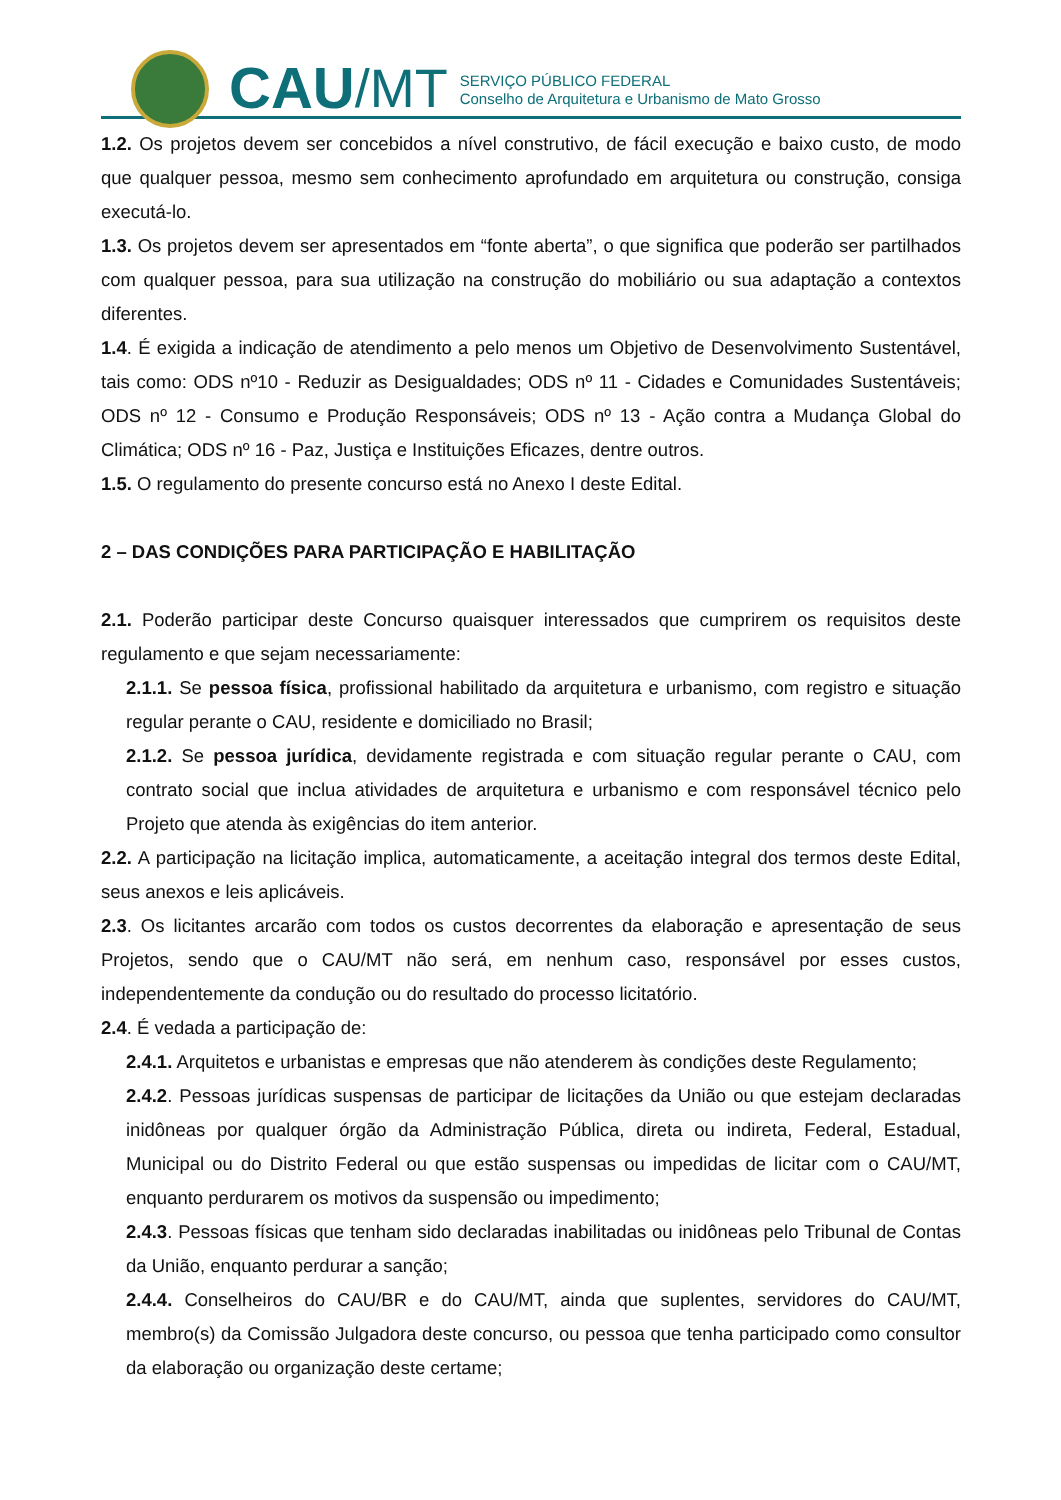CAU /MT
SERVIÇO PÚBLICO FEDERAL
Conselho de Arquitetura e Urbanismo de Mato Grosso
1.2. Os projetos devem ser concebidos a nível construtivo, de fácil execução e baixo custo, de modo que qualquer pessoa, mesmo sem conhecimento aprofundado em arquitetura ou construção, consiga executá-lo.
1.3. Os projetos devem ser apresentados em “fonte aberta”, o que significa que poderão ser partilhados com qualquer pessoa, para sua utilização na construção do mobiliário ou sua adaptação a contextos diferentes.
1.4. É exigida a indicação de atendimento a pelo menos um Objetivo de Desenvolvimento Sustentável, tais como: ODS nº10 - Reduzir as Desigualdades; ODS nº 11 - Cidades e Comunidades Sustentáveis; ODS nº 12 - Consumo e Produção Responsáveis; ODS nº 13 - Ação contra a Mudança Global do Climática; ODS nº 16 - Paz, Justiça e Instituições Eficazes, dentre outros.
1.5. O regulamento do presente concurso está no Anexo I deste Edital.
2 – DAS CONDIÇÕES PARA PARTICIPAÇÃO E HABILITAÇÃO
2.1. Poderão participar deste Concurso quaisquer interessados que cumprirem os requisitos deste regulamento e que sejam necessariamente:
2.1.1. Se pessoa física, profissional habilitado da arquitetura e urbanismo, com registro e situação regular perante o CAU, residente e domiciliado no Brasil;
2.1.2. Se pessoa jurídica, devidamente registrada e com situação regular perante o CAU, com contrato social que inclua atividades de arquitetura e urbanismo e com responsável técnico pelo Projeto que atenda às exigências do item anterior.
2.2. A participação na licitação implica, automaticamente, a aceitação integral dos termos deste Edital, seus anexos e leis aplicáveis.
2.3. Os licitantes arcarão com todos os custos decorrentes da elaboração e apresentação de seus Projetos, sendo que o CAU/MT não será, em nenhum caso, responsável por esses custos, independentemente da condução ou do resultado do processo licitatório.
2.4. É vedada a participação de:
2.4.1. Arquitetos e urbanistas e empresas que não atenderem às condições deste Regulamento;
2.4.2. Pessoas jurídicas suspensas de participar de licitações da União ou que estejam declaradas inidôneas por qualquer órgão da Administração Pública, direta ou indireta, Federal, Estadual, Municipal ou do Distrito Federal ou que estão suspensas ou impedidas de licitar com o CAU/MT, enquanto perdurarem os motivos da suspensão ou impedimento;
2.4.3. Pessoas físicas que tenham sido declaradas inabilitadas ou inidôneas pelo Tribunal de Contas da União, enquanto perdurar a sanção;
2.4.4. Conselheiros do CAU/BR e do CAU/MT, ainda que suplentes, servidores do CAU/MT, membro(s) da Comissão Julgadora deste concurso, ou pessoa que tenha participado como consultor da elaboração ou organização deste certame;